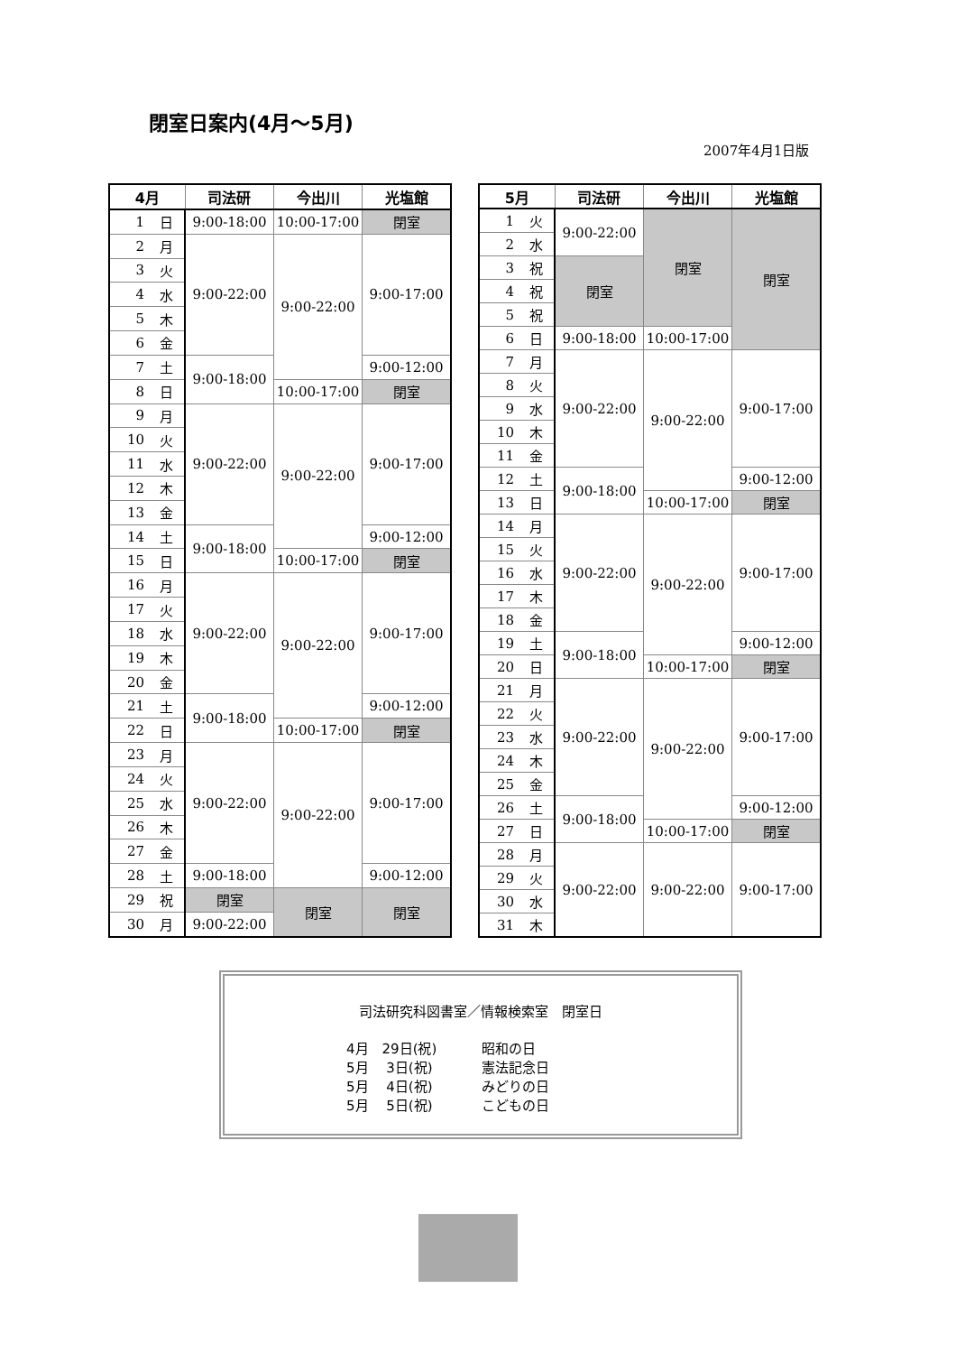閉室日案内(4月～5月)
2007年4月1日版
| 4月 | | 司法研 | 今出川 | 光塩館 |
| --- | --- | --- | --- | --- |
| 1 | 日 | 9:00-18:00 | 10:00-17:00 | 閉室 |
| 2 | 月 | 9:00-22:00 | 9:00-22:00 | 9:00-17:00 |
| 3 | 火 | | | |
| 4 | 水 | | | |
| 5 | 木 | | | |
| 6 | 金 | | | |
| 7 | 土 | 9:00-18:00 | | 9:00-12:00 |
| 8 | 日 | | 10:00-17:00 | 閉室 |
| 9 | 月 | 9:00-22:00 | 9:00-22:00 | 9:00-17:00 |
| 10 | 火 | | | |
| 11 | 水 | | | |
| 12 | 木 | | | |
| 13 | 金 | | | |
| 14 | 土 | 9:00-18:00 | | 9:00-12:00 |
| 15 | 日 | | 10:00-17:00 | 閉室 |
| 16 | 月 | 9:00-22:00 | 9:00-22:00 | 9:00-17:00 |
| 17 | 火 | | | |
| 18 | 水 | | | |
| 19 | 木 | | | |
| 20 | 金 | | | |
| 21 | 土 | 9:00-18:00 | | 9:00-12:00 |
| 22 | 日 | | 10:00-17:00 | 閉室 |
| 23 | 月 | 9:00-22:00 | 9:00-22:00 | 9:00-17:00 |
| 24 | 火 | | | |
| 25 | 水 | | | |
| 26 | 木 | | | |
| 27 | 金 | | | |
| 28 | 土 | 9:00-18:00 | | 9:00-12:00 |
| 29 | 祝 | 閉室 | 閉室 | 閉室 |
| 30 | 月 | 9:00-22:00 | | |
| 5月 | | 司法研 | 今出川 | 光塩館 |
| --- | --- | --- | --- | --- |
| 1 | 火 | 9:00-22:00 | 閉室 | 閉室 |
| 2 | 水 | | | |
| 3 | 祝 | 閉室 | | |
| 4 | 祝 | | | |
| 5 | 祝 | | | |
| 6 | 日 | 9:00-18:00 | 10:00-17:00 | |
| 7 | 月 | 9:00-22:00 | 9:00-22:00 | 9:00-17:00 |
| 8 | 火 | | | |
| 9 | 水 | | | |
| 10 | 木 | | | |
| 11 | 金 | | | |
| 12 | 土 | 9:00-18:00 | | 9:00-12:00 |
| 13 | 日 | | 10:00-17:00 | 閉室 |
| 14 | 月 | 9:00-22:00 | 9:00-22:00 | 9:00-17:00 |
| 15 | 火 | | | |
| 16 | 水 | | | |
| 17 | 木 | | | |
| 18 | 金 | | | |
| 19 | 土 | 9:00-18:00 | | 9:00-12:00 |
| 20 | 日 | | 10:00-17:00 | 閉室 |
| 21 | 月 | 9:00-22:00 | 9:00-22:00 | 9:00-17:00 |
| 22 | 火 | | | |
| 23 | 水 | | | |
| 24 | 木 | | | |
| 25 | 金 | | | |
| 26 | 土 | 9:00-18:00 | | 9:00-12:00 |
| 27 | 日 | | 10:00-17:00 | 閉室 |
| 28 | 月 | 9:00-22:00 | 9:00-22:00 | 9:00-17:00 |
| 29 | 火 | | | |
| 30 | 水 | | | |
| 31 | 木 | | | |
司法研究科図書室／情報検索室　閉室日
| 4月 29日(祝) | 昭和の日 |
| 5月 3日(祝) | 憲法記念日 |
| 5月 4日(祝) | みどりの日 |
| 5月 5日(祝) | こどもの日 |